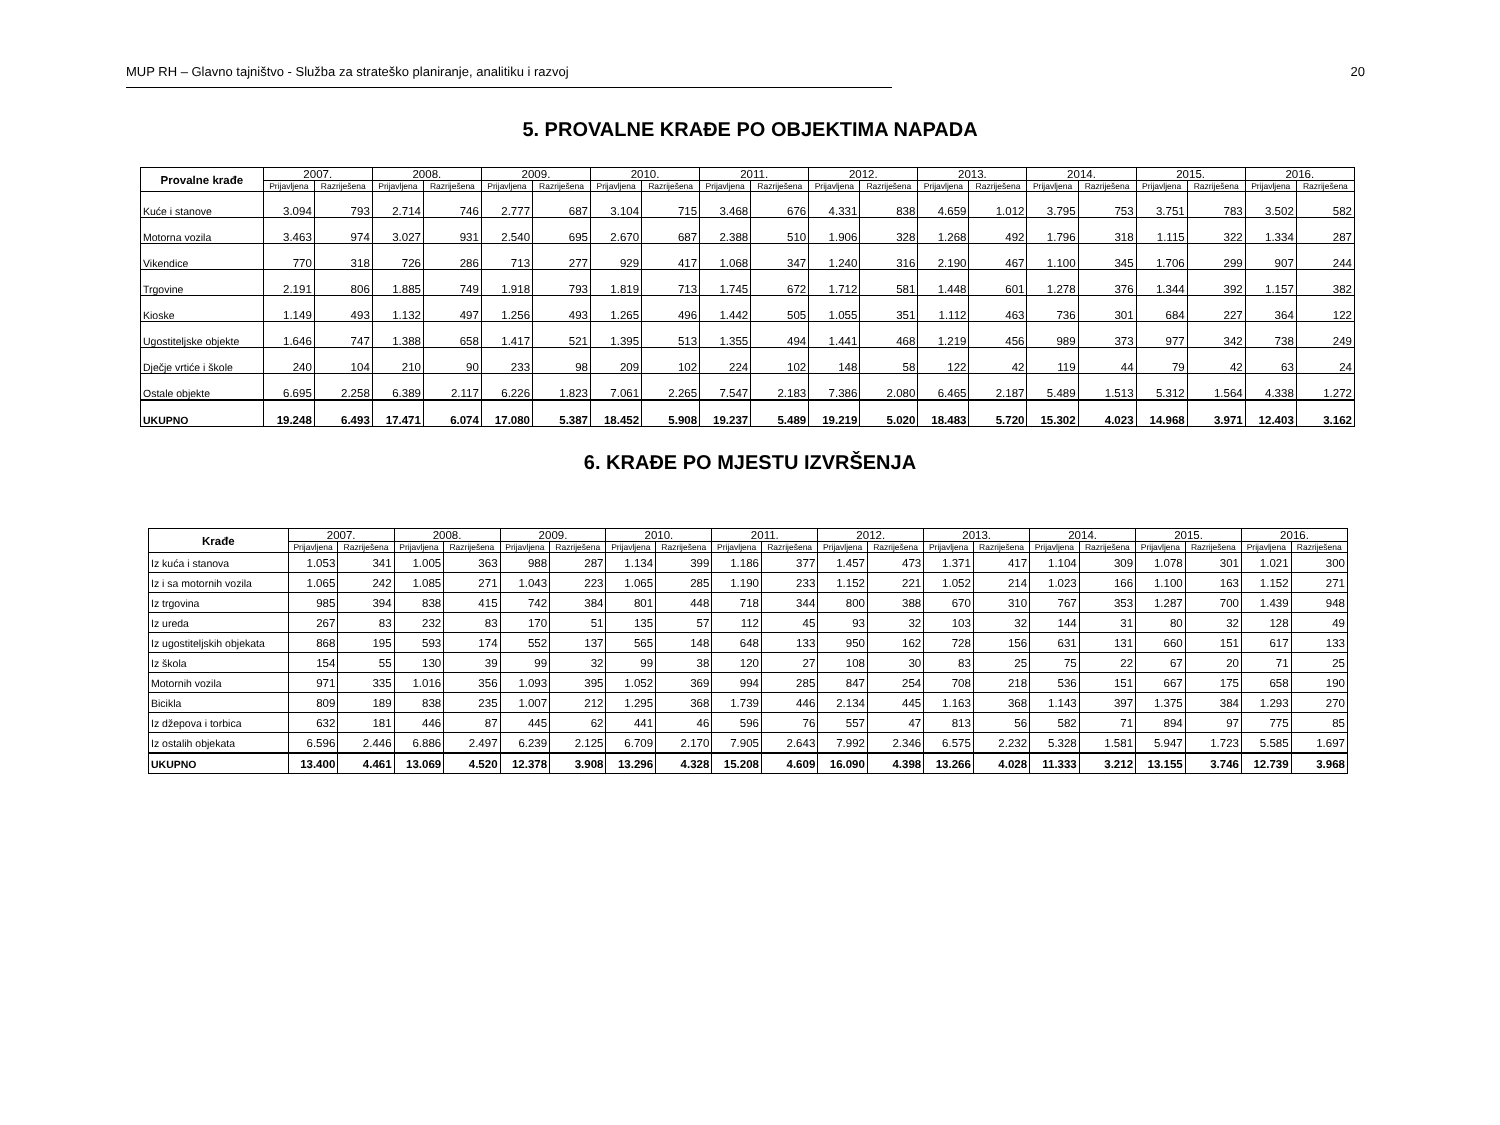MUP RH – Glavno tajništvo - Služba za strateško planiranje, analitiku i razvoj 20
5. PROVALNE KRAĐE PO OBJEKTIMA NAPADA
| Provalne krađe | 2007. | | 2008. | | 2009. | | 2010. | | 2011. | | 2012. | | 2013. | | 2014. | | 2015. | | 2016. | |
| --- | --- | --- | --- | --- | --- | --- | --- | --- | --- | --- | --- | --- | --- | --- | --- | --- | --- | --- | --- | --- |
| | Prijavljena | Razriješena | Prijavljena | Razriješena | Prijavljena | Razriješena | Prijavljena | Razriješena | Prijavljena | Razriješena | Prijavljena | Razriješena | Prijavljena | Razriješena | Prijavljena | Razriješena | Prijavljena | Razriješena | Prijavljena | Razriješena |
| Kuće i stanove | 3.094 | 793 | 2.714 | 746 | 2.777 | 687 | 3.104 | 715 | 3.468 | 676 | 4.331 | 838 | 4.659 | 1.012 | 3.795 | 753 | 3.751 | 783 | 3.502 | 582 |
| Motorna vozila | 3.463 | 974 | 3.027 | 931 | 2.540 | 695 | 2.670 | 687 | 2.388 | 510 | 1.906 | 328 | 1.268 | 492 | 1.796 | 318 | 1.115 | 322 | 1.334 | 287 |
| Vikendice | 770 | 318 | 726 | 286 | 713 | 277 | 929 | 417 | 1.068 | 347 | 1.240 | 316 | 2.190 | 467 | 1.100 | 345 | 1.706 | 299 | 907 | 244 |
| Trgovine | 2.191 | 806 | 1.885 | 749 | 1.918 | 793 | 1.819 | 713 | 1.745 | 672 | 1.712 | 581 | 1.448 | 601 | 1.278 | 376 | 1.344 | 392 | 1.157 | 382 |
| Kioske | 1.149 | 493 | 1.132 | 497 | 1.256 | 493 | 1.265 | 496 | 1.442 | 505 | 1.055 | 351 | 1.112 | 463 | 736 | 301 | 684 | 227 | 364 | 122 |
| Ugostiteljske objekte | 1.646 | 747 | 1.388 | 658 | 1.417 | 521 | 1.395 | 513 | 1.355 | 494 | 1.441 | 468 | 1.219 | 456 | 989 | 373 | 977 | 342 | 738 | 249 |
| Dječje vrtiće i škole | 240 | 104 | 210 | 90 | 233 | 98 | 209 | 102 | 224 | 102 | 148 | 58 | 122 | 42 | 119 | 44 | 79 | 42 | 63 | 24 |
| Ostale objekte | 6.695 | 2.258 | 6.389 | 2.117 | 6.226 | 1.823 | 7.061 | 2.265 | 7.547 | 2.183 | 7.386 | 2.080 | 6.465 | 2.187 | 5.489 | 1.513 | 5.312 | 1.564 | 4.338 | 1.272 |
| UKUPNO | 19.248 | 6.493 | 17.471 | 6.074 | 17.080 | 5.387 | 18.452 | 5.908 | 19.237 | 5.489 | 19.219 | 5.020 | 18.483 | 5.720 | 15.302 | 4.023 | 14.968 | 3.971 | 12.403 | 3.162 |
6. KRAĐE PO MJESTU IZVRŠENJA
| Krađe | 2007. | | 2008. | | 2009. | | 2010. | | 2011. | | 2012. | | 2013. | | 2014. | | 2015. | | 2016. | |
| --- | --- | --- | --- | --- | --- | --- | --- | --- | --- | --- | --- | --- | --- | --- | --- | --- | --- | --- | --- | --- |
| | Prijavljena | Razriješena | Prijavljena | Razriješena | Prijavljena | Razriješena | Prijavljena | Razriješena | Prijavljena | Razriješena | Prijavljena | Razriješena | Prijavljena | Razriješena | Prijavljena | Razriješena | Prijavljena | Razriješena | Prijavljena | Razriješena |
| Iz kuća i stanova | 1.053 | 341 | 1.005 | 363 | 988 | 287 | 1.134 | 399 | 1.186 | 377 | 1.457 | 473 | 1.371 | 417 | 1.104 | 309 | 1.078 | 301 | 1.021 | 300 |
| Iz i sa motornih vozila | 1.065 | 242 | 1.085 | 271 | 1.043 | 223 | 1.065 | 285 | 1.190 | 233 | 1.152 | 221 | 1.052 | 214 | 1.023 | 166 | 1.100 | 163 | 1.152 | 271 |
| Iz trgovina | 985 | 394 | 838 | 415 | 742 | 384 | 801 | 448 | 718 | 344 | 800 | 388 | 670 | 310 | 767 | 353 | 1.287 | 700 | 1.439 | 948 |
| Iz ureda | 267 | 83 | 232 | 83 | 170 | 51 | 135 | 57 | 112 | 45 | 93 | 32 | 103 | 32 | 144 | 31 | 80 | 32 | 128 | 49 |
| Iz ugostiteljskih objekata | 868 | 195 | 593 | 174 | 552 | 137 | 565 | 148 | 648 | 133 | 950 | 162 | 728 | 156 | 631 | 131 | 660 | 151 | 617 | 133 |
| Iz škola | 154 | 55 | 130 | 39 | 99 | 32 | 99 | 38 | 120 | 27 | 108 | 30 | 83 | 25 | 75 | 22 | 67 | 20 | 71 | 25 |
| Motornih vozila | 971 | 335 | 1.016 | 356 | 1.093 | 395 | 1.052 | 369 | 994 | 285 | 847 | 254 | 708 | 218 | 536 | 151 | 667 | 175 | 658 | 190 |
| Bicikla | 809 | 189 | 838 | 235 | 1.007 | 212 | 1.295 | 368 | 1.739 | 446 | 2.134 | 445 | 1.163 | 368 | 1.143 | 397 | 1.375 | 384 | 1.293 | 270 |
| Iz džepova i torbica | 632 | 181 | 446 | 87 | 445 | 62 | 441 | 46 | 596 | 76 | 557 | 47 | 813 | 56 | 582 | 71 | 894 | 97 | 775 | 85 |
| Iz ostalih objekata | 6.596 | 2.446 | 6.886 | 2.497 | 6.239 | 2.125 | 6.709 | 2.170 | 7.905 | 2.643 | 7.992 | 2.346 | 6.575 | 2.232 | 5.328 | 1.581 | 5.947 | 1.723 | 5.585 | 1.697 |
| UKUPNO | 13.400 | 4.461 | 13.069 | 4.520 | 12.378 | 3.908 | 13.296 | 4.328 | 15.208 | 4.609 | 16.090 | 4.398 | 13.266 | 4.028 | 11.333 | 3.212 | 13.155 | 3.746 | 12.739 | 3.968 |